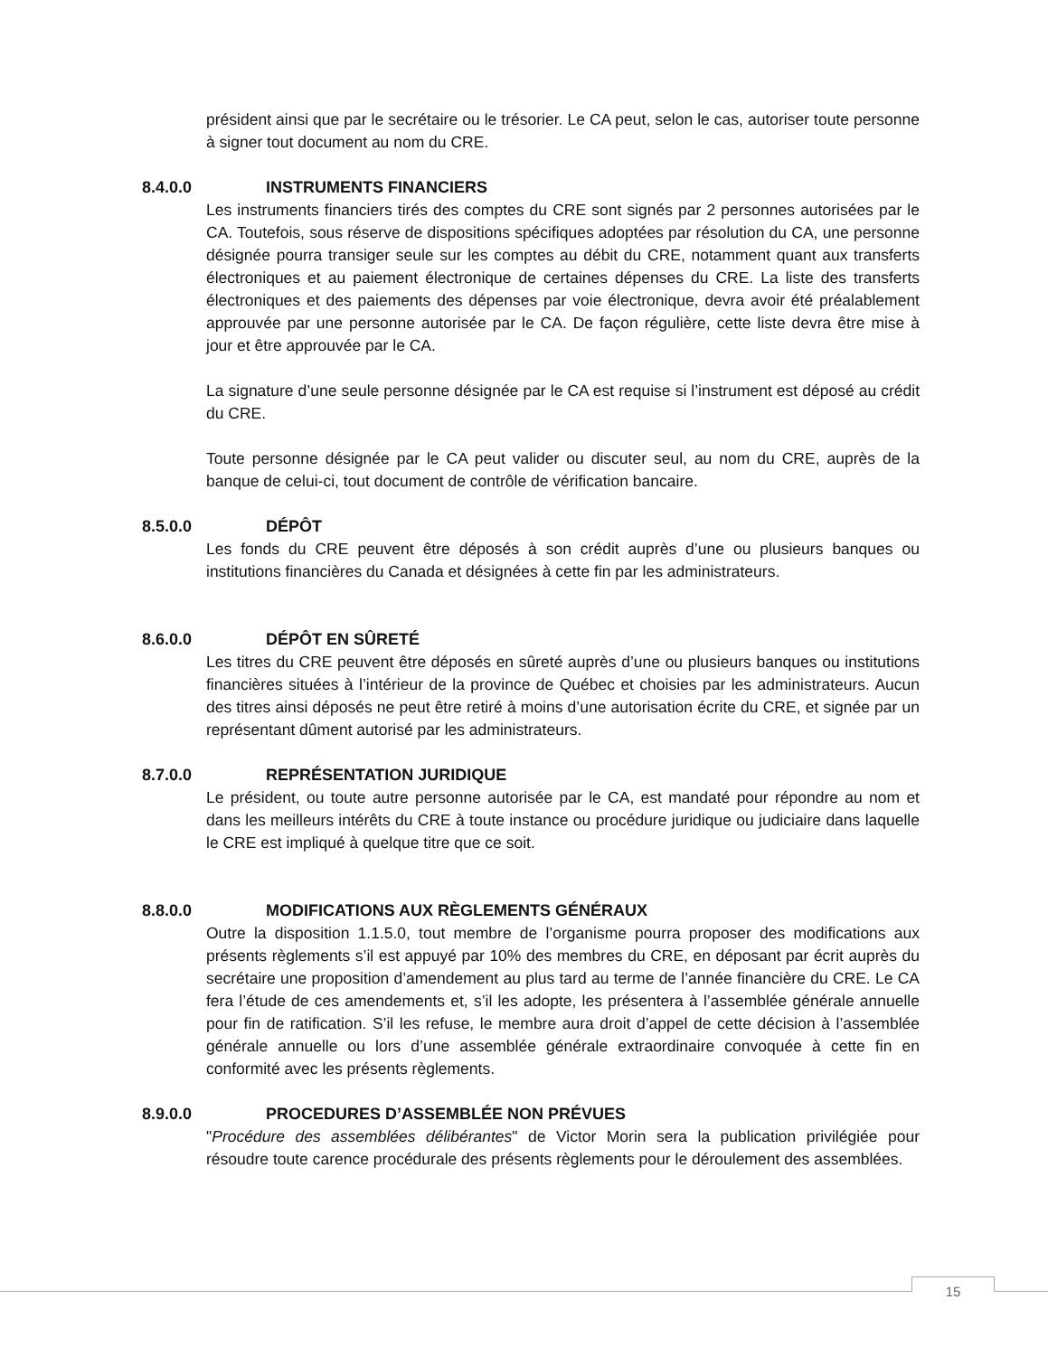président ainsi que par le secrétaire ou le trésorier. Le CA peut, selon le cas, autoriser toute personne à signer tout document au nom du CRE.
8.4.0.0 INSTRUMENTS FINANCIERS
Les instruments financiers tirés des comptes du CRE sont signés par 2 personnes autorisées par le CA. Toutefois, sous réserve de dispositions spécifiques adoptées par résolution du CA, une personne désignée pourra transiger seule sur les comptes au débit du CRE, notamment quant aux transferts électroniques et au paiement électronique de certaines dépenses du CRE. La liste des transferts électroniques et des paiements des dépenses par voie électronique, devra avoir été préalablement approuvée par une personne autorisée par le CA. De façon régulière, cette liste devra être mise à jour et être approuvée par le CA.
La signature d’une seule personne désignée par le CA est requise si l’instrument est déposé au crédit du CRE.
Toute personne désignée par le CA peut valider ou discuter seul, au nom du CRE, auprès de la banque de celui-ci, tout document de contrôle de vérification bancaire.
8.5.0.0 DÉPÔT
Les fonds du CRE peuvent être déposés à son crédit auprès d’une ou plusieurs banques ou institutions financières du Canada et désignées à cette fin par les administrateurs.
8.6.0.0 DÉPÔT EN SÛRETÉ
Les titres du CRE peuvent être déposés en sûreté auprès d’une ou plusieurs banques ou institutions financières situées à l’intérieur de la province de Québec et choisies par les administrateurs. Aucun des titres ainsi déposés ne peut être retiré à moins d’une autorisation écrite du CRE, et signée par un représentant dûment autorisé par les administrateurs.
8.7.0.0 REPRÉSENTATION JURIDIQUE
Le président, ou toute autre personne autorisée par le CA, est mandaté pour répondre au nom et dans les meilleurs intérêts du CRE à toute instance ou procédure juridique ou judiciaire dans laquelle le CRE est impliqué à quelque titre que ce soit.
8.8.0.0 MODIFICATIONS AUX RÈGLEMENTS GÉNÉRAUX
Outre la disposition 1.1.5.0, tout membre de l’organisme pourra proposer des modifications aux présents règlements s’il est appuyé par 10% des membres du CRE, en déposant par écrit auprès du secrétaire une proposition d’amendement au plus tard au terme de l’année financière du CRE. Le CA fera l’étude de ces amendements et, s’il les adopte, les présentera à l’assemblée générale annuelle pour fin de ratification. S’il les refuse, le membre aura droit d’appel de cette décision à l’assemblée générale annuelle ou lors d’une assemblée générale extraordinaire convoquée à cette fin en conformité avec les présents règlements.
8.9.0.0 PROCEDURES D’ASSEMBLÉE NON PRÉVUES
"Procédure des assemblées délibérantes" de Victor Morin sera la publication privilégiée pour résoudre toute carence procédurale des présents règlements pour le déroulement des assemblées.
15